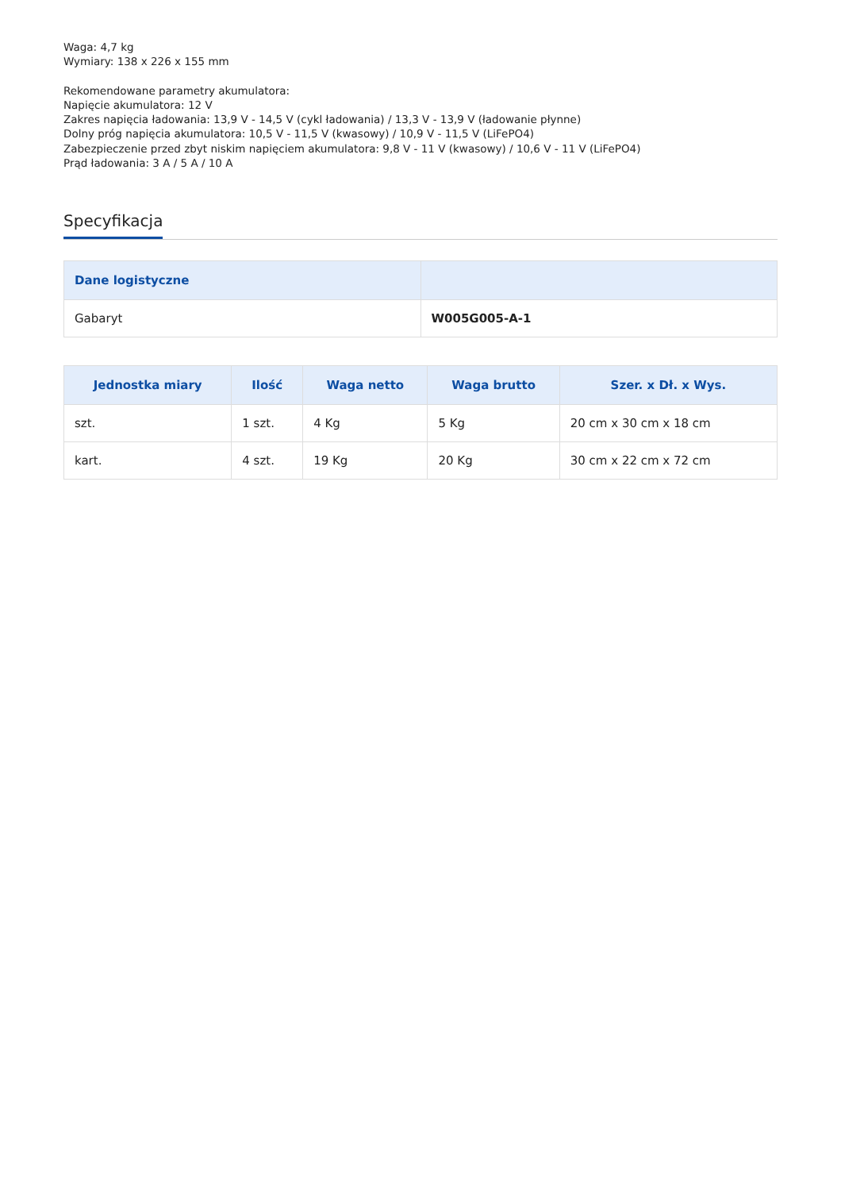Waga: 4,7 kg
Wymiary: 138 x 226 x 155 mm
Rekomendowane parametry akumulatora:
Napięcie akumulatora: 12 V
Zakres napięcia ładowania: 13,9 V - 14,5 V (cykl ładowania) / 13,3 V - 13,9 V (ładowanie płynne)
Dolny próg napięcia akumulatora: 10,5 V - 11,5 V (kwasowy) / 10,9 V - 11,5 V (LiFePO4)
Zabezpieczenie przed zbyt niskim napięciem akumulatora: 9,8 V - 11 V (kwasowy) / 10,6 V - 11 V (LiFePO4)
Prąd ładowania: 3 A / 5 A / 10 A
Specyfikacja
| Dane logistyczne | |
| --- | --- |
| Gabaryt | W005G005-A-1 |
| Jednostka miary | Ilość | Waga netto | Waga brutto | Szer. x Dł. x Wys. |
| --- | --- | --- | --- | --- |
| szt. | 1 szt. | 4 Kg | 5 Kg | 20 cm x 30 cm x 18 cm |
| kart. | 4 szt. | 19 Kg | 20 Kg | 30 cm x 22 cm x 72 cm |